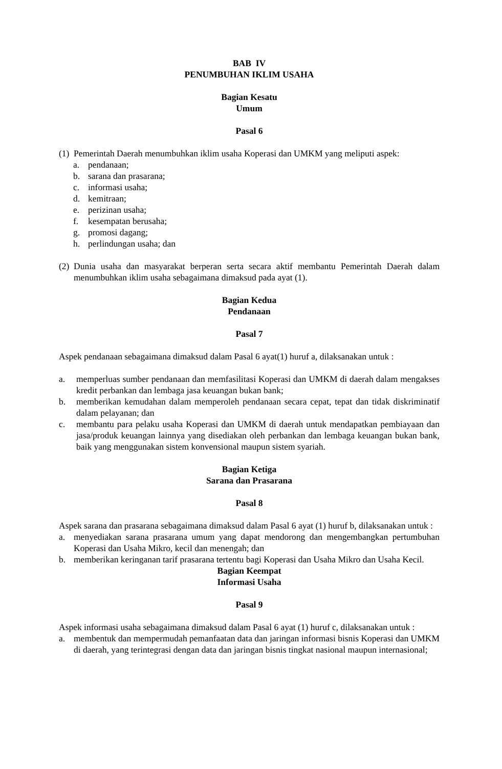BAB IV
PENUMBUHAN IKLIM USAHA
Bagian Kesatu
Umum
Pasal 6
(1) Pemerintah Daerah menumbuhkan iklim usaha Koperasi dan UMKM yang meliputi aspek:
a. pendanaan;
b. sarana dan prasarana;
c. informasi usaha;
d. kemitraan;
e. perizinan usaha;
f. kesempatan berusaha;
g. promosi dagang;
h. perlindungan usaha; dan
(2) Dunia usaha dan masyarakat berperan serta secara aktif membantu Pemerintah Daerah dalam menumbuhkan iklim usaha sebagaimana dimaksud pada ayat (1).
Bagian Kedua
Pendanaan
Pasal 7
Aspek pendanaan sebagaimana dimaksud dalam Pasal 6 ayat(1) huruf a, dilaksanakan untuk :
a. memperluas sumber pendanaan dan memfasilitasi Koperasi dan UMKM di daerah dalam mengakses kredit perbankan dan lembaga jasa keuangan bukan bank;
b. memberikan kemudahan dalam memperoleh pendanaan secara cepat, tepat dan tidak diskriminatif dalam pelayanan; dan
c. membantu para pelaku usaha Koperasi dan UMKM di daerah untuk mendapatkan pembiayaan dan jasa/produk keuangan lainnya yang disediakan oleh perbankan dan lembaga keuangan bukan bank, baik yang menggunakan sistem konvensional maupun sistem syariah.
Bagian Ketiga
Sarana dan Prasarana
Pasal 8
Aspek sarana dan prasarana sebagaimana dimaksud dalam Pasal 6 ayat (1) huruf b, dilaksanakan untuk :
a. menyediakan sarana prasarana umum yang dapat mendorong dan mengembangkan pertumbuhan Koperasi dan Usaha Mikro, kecil dan menengah; dan
b. memberikan keringanan tarif prasarana tertentu bagi Koperasi dan Usaha Mikro dan Usaha Kecil.
Bagian Keempat
Informasi Usaha
Pasal 9
Aspek informasi usaha sebagaimana dimaksud dalam Pasal 6 ayat (1) huruf c, dilaksanakan untuk :
a. membentuk dan mempermudah pemanfaatan data dan jaringan informasi bisnis Koperasi dan UMKM di daerah, yang terintegrasi dengan data dan jaringan bisnis tingkat nasional maupun internasional;